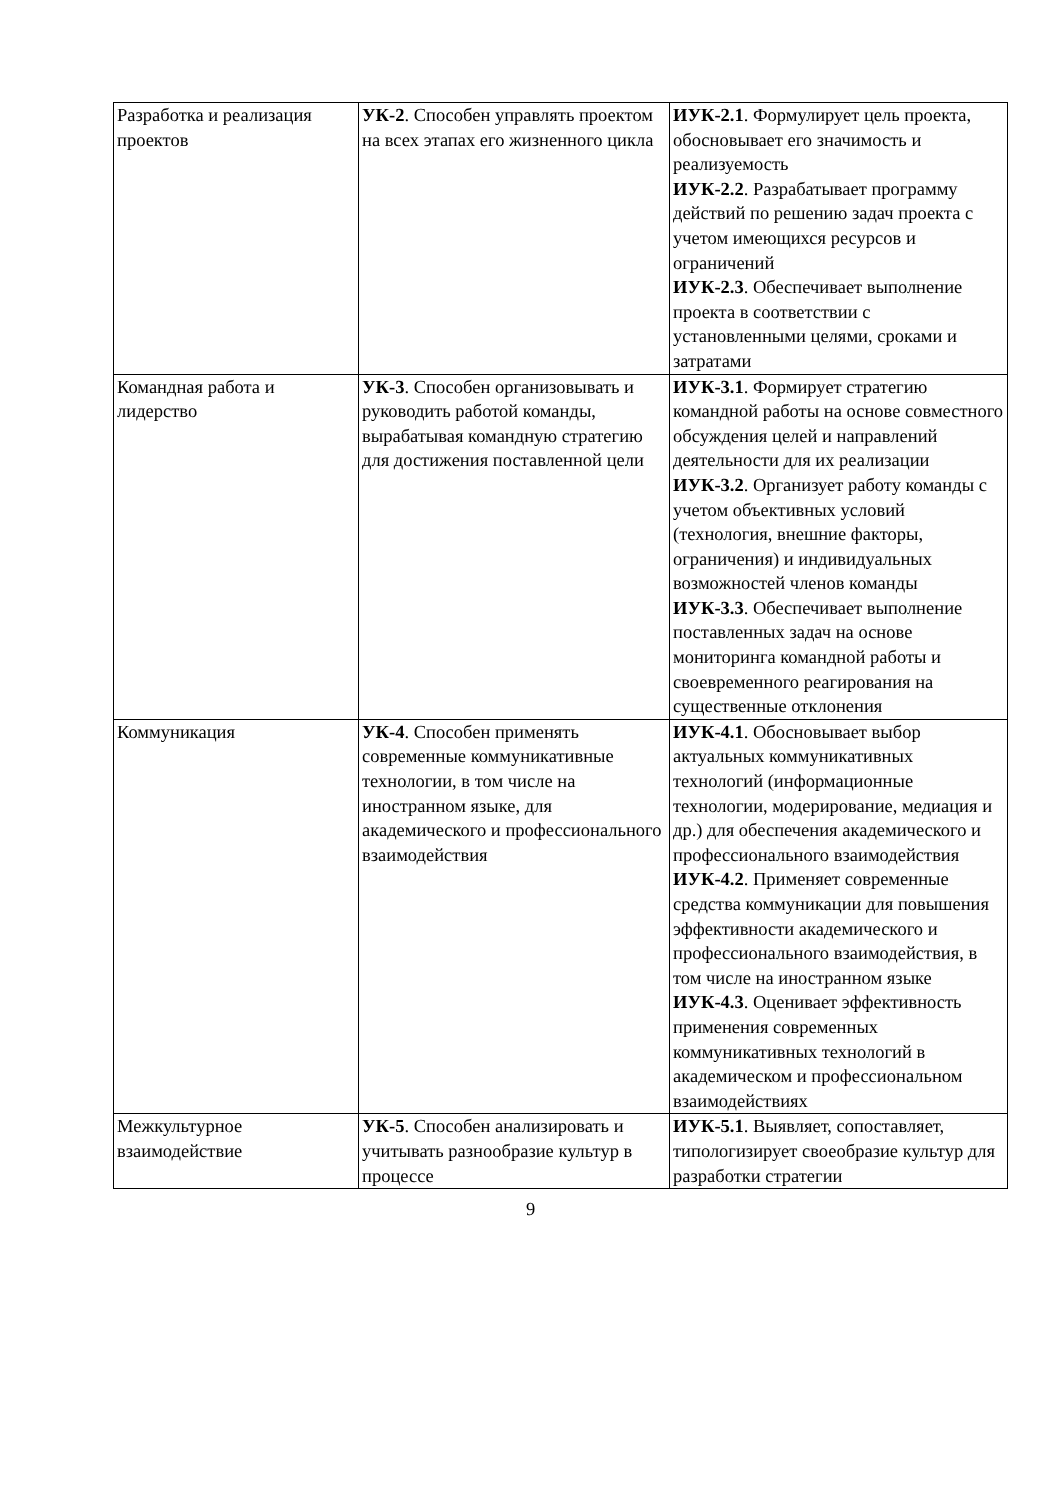| Разработка и реализация проектов | УК-2 . Способен управлять проектом на всех этапах его жизненного цикла | ИУК-2.1 . Формулирует цель проекта, обосновывает его значимость и реализуемость ИУК-2.2 . Разрабатывает программу действий по решению задач проекта с учетом имеющихся ресурсов и ограничений ИУК-2.3 . Обеспечивает выполнение проекта в соответствии с установленными целями, сроками и затратами |
| Командная работа и лидерство | УК-3 . Способен организовывать и руководить работой команды, вырабатывая командную стратегию для достижения поставленной цели | ИУК-3.1 . Формирует стратегию командной работы на основе совместного обсуждения целей и направлений деятельности для их реализации ИУК-3.2 . Организует работу команды с учетом объективных условий (технология, внешние факторы, ограничения) и индивидуальных возможностей членов команды ИУК-3.3 . Обеспечивает выполнение поставленных задач на основе мониторинга командной работы и своевременного реагирования на существенные отклонения |
| Коммуникация | УК-4 . Способен применять современные коммуникативные технологии, в том числе на иностранном языке, для академического и профессионального взаимодействия | ИУК-4.1 . Обосновывает выбор актуальных коммуникативных технологий (информационные технологии, модерирование, медиация и др.) для обеспечения академического и профессионального взаимодействия ИУК-4.2 . Применяет современные средства коммуникации для повышения эффективности академического и профессионального взаимодействия, в том числе на иностранном языке ИУК-4.3 . Оценивает эффективность применения современных коммуникативных технологий в академическом и профессиональном взаимодействиях |
| Межкультурное взаимодействие | УК-5 . Способен анализировать и учитывать разнообразие культур в процессе | ИУК-5.1 . Выявляет, сопоставляет, типологизирует своеобразие культур для разработки стратегии |
9